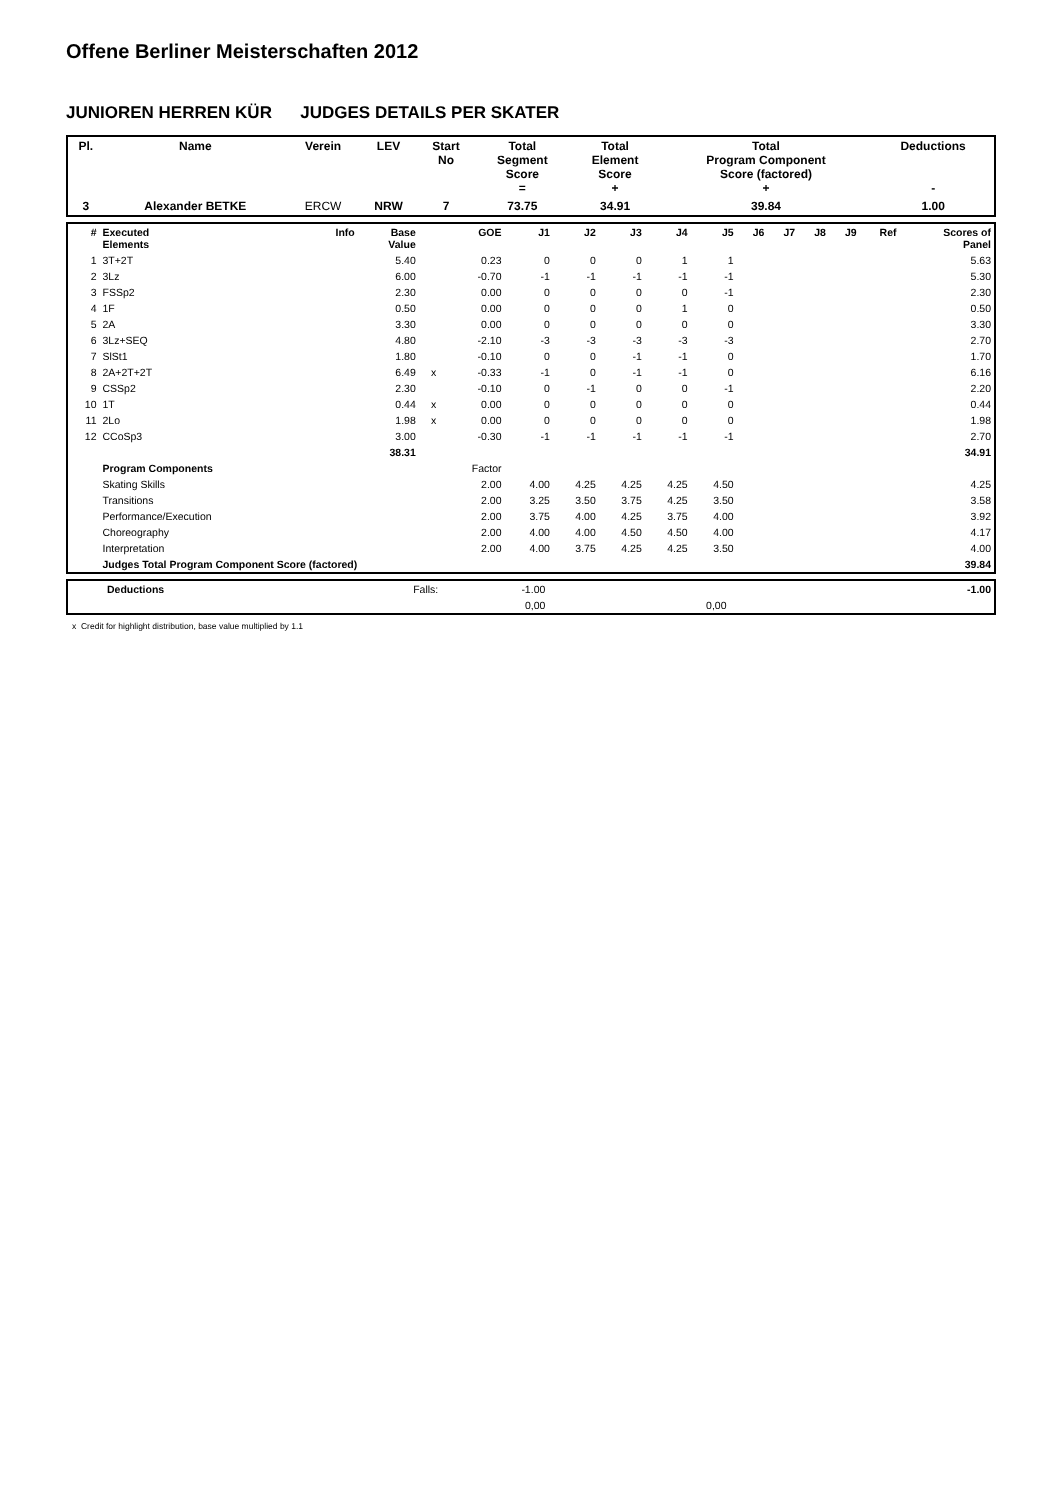Offene Berliner Meisterschaften 2012
JUNIOREN HERREN KÜR JUDGES DETAILS PER SKATER
| Pl. | Name | Verein | LEV | Start No | Total Segment Score = | Total Element Score + | Total Program Component Score (factored) + | Deductions - |
| --- | --- | --- | --- | --- | --- | --- | --- | --- |
| 3 | Alexander BETKE | ERCW | NRW | 7 | 73.75 | 34.91 | 39.84 | 1.00 |
| # | Executed Elements | Info | Base Value | | GOE | J1 | J2 | J3 | J4 | J5 | J6 | J7 | J8 | J9 | Ref | Scores of Panel |
| --- | --- | --- | --- | --- | --- | --- | --- | --- | --- | --- | --- | --- | --- | --- | --- | --- |
| 1 | 3T+2T | | 5.40 | | 0.23 | 0 | 0 | 0 | 1 | 1 | | | | | | 5.63 |
| 2 | 3Lz | | 6.00 | | -0.70 | -1 | -1 | -1 | -1 | -1 | | | | | | 5.30 |
| 3 | FSSp2 | | 2.30 | | 0.00 | 0 | 0 | 0 | 0 | -1 | | | | | | 2.30 |
| 4 | 1F | | 0.50 | | 0.00 | 0 | 0 | 0 | 1 | 0 | | | | | | 0.50 |
| 5 | 2A | | 3.30 | | 0.00 | 0 | 0 | 0 | 0 | 0 | | | | | | 3.30 |
| 6 | 3Lz+SEQ | | 4.80 | | -2.10 | -3 | -3 | -3 | -3 | -3 | | | | | | 2.70 |
| 7 | SlSt1 | | 1.80 | | -0.10 | 0 | 0 | -1 | -1 | 0 | | | | | | 1.70 |
| 8 | 2A+2T+2T | | 6.49 | x | -0.33 | -1 | 0 | -1 | -1 | 0 | | | | | | 6.16 |
| 9 | CSSp2 | | 2.30 | | -0.10 | 0 | -1 | 0 | 0 | -1 | | | | | | 2.20 |
| 10 | 1T | | 0.44 | x | 0.00 | 0 | 0 | 0 | 0 | 0 | | | | | | 0.44 |
| 11 | 2Lo | | 1.98 | x | 0.00 | 0 | 0 | 0 | 0 | 0 | | | | | | 1.98 |
| 12 | CCoSp3 | | 3.00 | | -0.30 | -1 | -1 | -1 | -1 | -1 | | | | | | 2.70 |
| | | | 38.31 | | | | | | | | | | | | | 34.91 |
| | Program Components | | | | Factor | | | | | | | | | | | |
| | Skating Skills | | | | 2.00 | 4.00 | 4.25 | 4.25 | 4.25 | 4.50 | | | | | | 4.25 |
| | Transitions | | | | 2.00 | 3.25 | 3.50 | 3.75 | 4.25 | 3.50 | | | | | | 3.58 |
| | Performance/Execution | | | | 2.00 | 3.75 | 4.00 | 4.25 | 3.75 | 4.00 | | | | | | 3.92 |
| | Choreography | | | | 2.00 | 4.00 | 4.00 | 4.50 | 4.50 | 4.00 | | | | | | 4.17 |
| | Interpretation | | | | 2.00 | 4.00 | 3.75 | 4.25 | 4.25 | 3.50 | | | | | | 4.00 |
| | Judges Total Program Component Score (factored) | | | | | | | | | | | | | | | 39.84 |
| | Deductions | Falls: | -1.00 | | -1.00 |
| | | | 0,00 | 0,00 | |
x Credit for highlight distribution, base value multiplied by 1.1